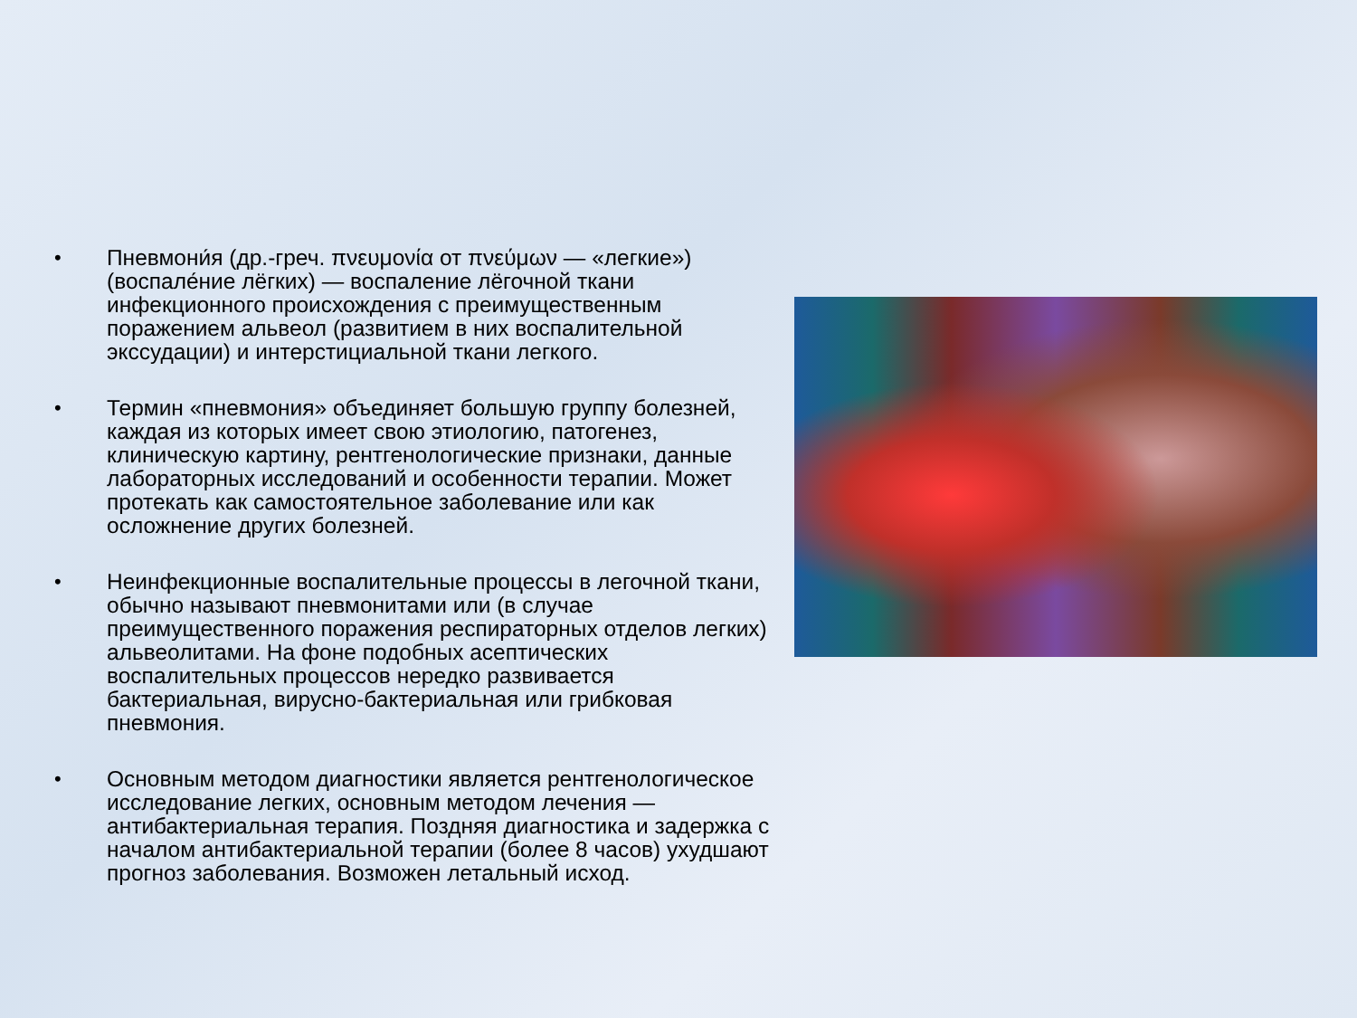•
Пневмони́я (др.-греч. πνευμονία от πνεύμων — «легкие») (воспале́ние лёгких) — воспаление лёгочной ткани инфекционного происхождения с преимущественным поражением альвеол (развитием в них воспалительной экссудации) и интерстициальной ткани легкого.
•
Термин «пневмония» объединяет большую группу болезней, каждая из которых имеет свою этиологию, патогенез, клиническую картину, рентгенологические признаки, данные лабораторных исследований и особенности терапии. Может протекать как самостоятельное заболевание или как осложнение других болезней.
•
Неинфекционные воспалительные процессы в легочной ткани, обычно называют пневмонитами или (в случае преимущественного поражения респираторных отделов легких) альвеолитами. На фоне подобных асептических воспалительных процессов нередко развивается бактериальная, вирусно-бактериальная или грибковая пневмония.
•
Основным методом диагностики является рентгенологическое исследование легких, основным методом лечения — антибактериальная терапия. Поздняя диагностика и задержка с началом антибактериальной терапии (более 8 часов) ухудшают прогноз заболевания. Возможен летальный исход.